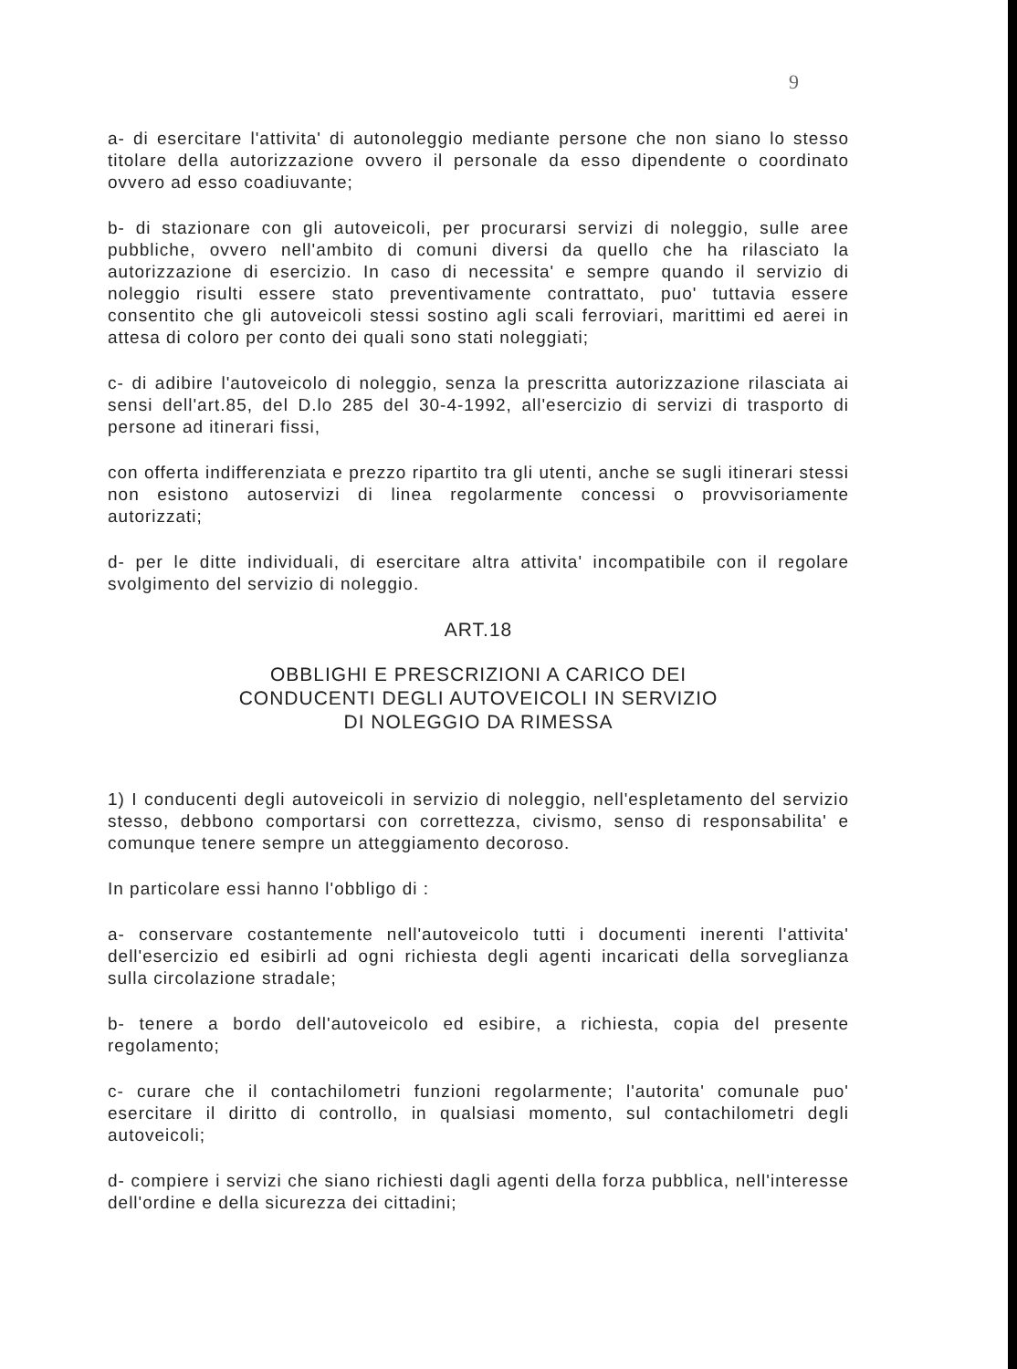9
a- di esercitare l'attivita' di autonoleggio mediante persone che non siano lo stesso titolare della autorizzazione ovvero il personale da esso dipendente o coordinato ovvero ad esso coadiuvante;
b- di stazionare con gli autoveicoli, per procurarsi servizi di noleggio, sulle aree pubbliche, ovvero nell'ambito di comuni diversi da quello che ha rilasciato la autorizzazione di esercizio. In caso di necessita' e sempre quando il servizio di noleggio risulti essere stato preventivamente contrattato, puo' tuttavia essere consentito che gli autoveicoli stessi sostino agli scali ferroviari, marittimi ed aerei in attesa di coloro per conto dei quali sono stati noleggiati;
c- di adibire l'autoveicolo di noleggio, senza la prescritta autorizzazione rilasciata ai sensi dell'art.85, del D.lo 285 del 30-4-1992, all'esercizio di servizi di trasporto di persone ad itinerari fissi,
con offerta indifferenziata e prezzo ripartito tra gli utenti, anche se sugli itinerari stessi non esistono autoservizi di linea regolarmente concessi o provvisoriamente autorizzati;
d- per le ditte individuali, di esercitare altra attivita' incompatibile con il regolare svolgimento del servizio di noleggio.
ART.18
OBBLIGHI E PRESCRIZIONI A CARICO DEI
CONDUCENTI DEGLI AUTOVEICOLI IN SERVIZIO
DI NOLEGGIO DA RIMESSA
1) I conducenti degli autoveicoli in servizio di noleggio, nell'espletamento del servizio stesso, debbono comportarsi con correttezza, civismo, senso di responsabilita' e comunque tenere sempre un atteggiamento decoroso.
In particolare essi hanno l'obbligo di :
a- conservare costantemente nell'autoveicolo tutti i documenti inerenti l'attivita' dell'esercizio ed esibirli ad ogni richiesta degli agenti incaricati della sorveglianza sulla circolazione stradale;
b- tenere a bordo dell'autoveicolo ed esibire, a richiesta, copia del presente regolamento;
c- curare che il contachilometri funzioni regolarmente; l'autorita' comunale puo' esercitare il diritto di controllo, in qualsiasi momento, sul contachilometri degli autoveicoli;
d- compiere i servizi che siano richiesti dagli agenti della forza pubblica, nell'interesse dell'ordine e della sicurezza dei cittadini;